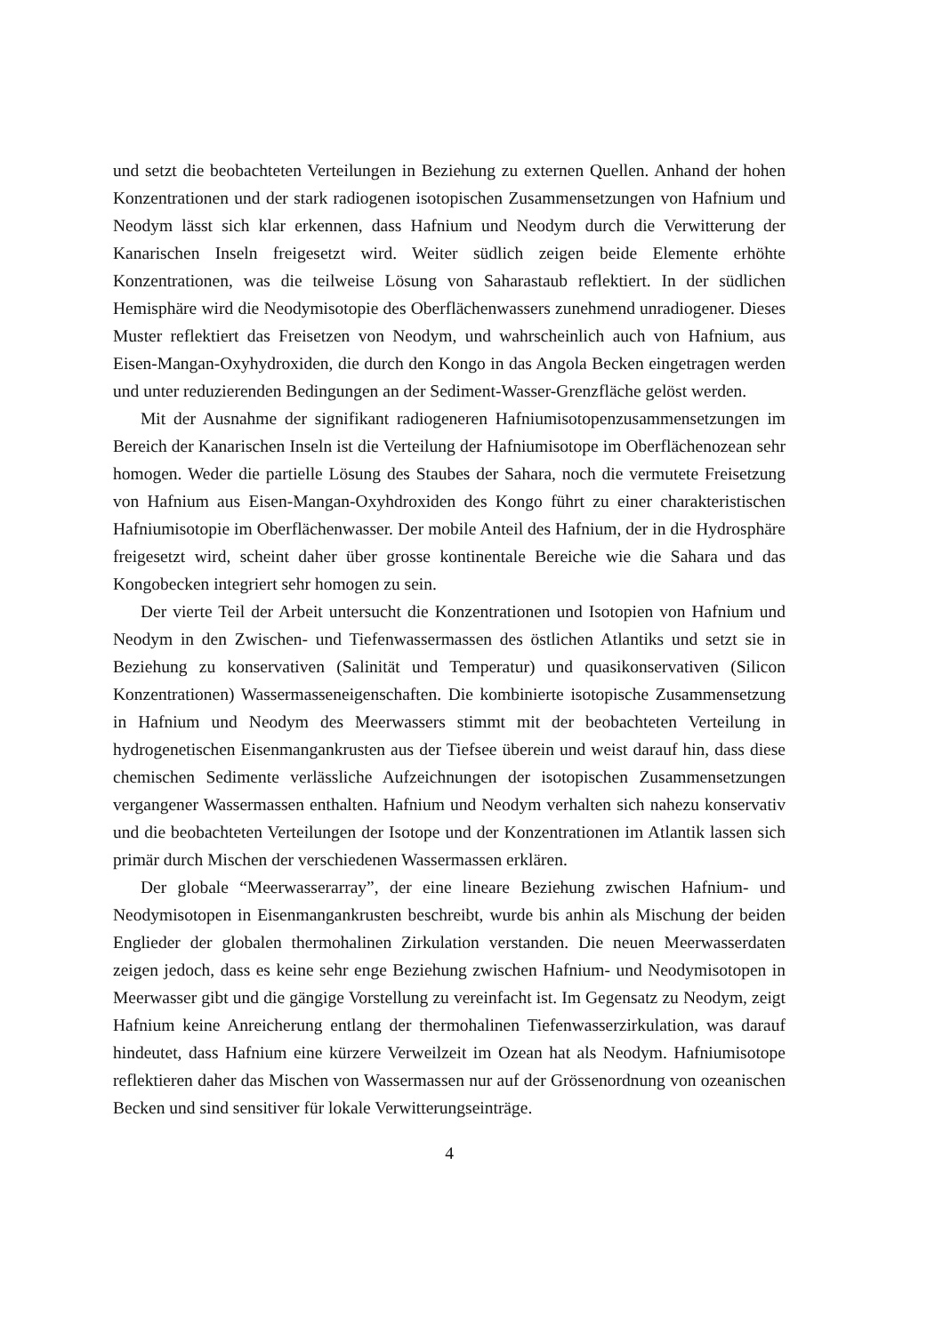und setzt die beobachteten Verteilungen in Beziehung zu externen Quellen. Anhand der hohen Konzentrationen und der stark radiogenen isotopischen Zusammensetzungen von Hafnium und Neodym lässt sich klar erkennen, dass Hafnium und Neodym durch die Verwitterung der Kanarischen Inseln freigesetzt wird. Weiter südlich zeigen beide Elemente erhöhte Konzentrationen, was die teilweise Lösung von Saharastaub reflektiert. In der südlichen Hemisphäre wird die Neodymisotopie des Oberflächenwassers zunehmend unradiogener. Dieses Muster reflektiert das Freisetzen von Neodym, und wahrscheinlich auch von Hafnium, aus Eisen-Mangan-Oxyhydroxiden, die durch den Kongo in das Angola Becken eingetragen werden und unter reduzierenden Bedingungen an der Sediment-Wasser-Grenzfläche gelöst werden.
Mit der Ausnahme der signifikant radiogeneren Hafniumisotopenzusammensetzungen im Bereich der Kanarischen Inseln ist die Verteilung der Hafniumisotope im Oberflächenozean sehr homogen. Weder die partielle Lösung des Staubes der Sahara, noch die vermutete Freisetzung von Hafnium aus Eisen-Mangan-Oxyhdroxiden des Kongo führt zu einer charakteristischen Hafniumisotopie im Oberflächenwasser. Der mobile Anteil des Hafnium, der in die Hydrosphäre freigesetzt wird, scheint daher über grosse kontinentale Bereiche wie die Sahara und das Kongobecken integriert sehr homogen zu sein.
Der vierte Teil der Arbeit untersucht die Konzentrationen und Isotopien von Hafnium und Neodym in den Zwischen- und Tiefenwassermassen des östlichen Atlantiks und setzt sie in Beziehung zu konservativen (Salinität und Temperatur) und quasikonservativen (Silicon Konzentrationen) Wassermasseneigenschaften. Die kombinierte isotopische Zusammensetzung in Hafnium und Neodym des Meerwassers stimmt mit der beobachteten Verteilung in hydrogenetischen Eisenmangankrusten aus der Tiefsee überein und weist darauf hin, dass diese chemischen Sedimente verlässliche Aufzeichnungen der isotopischen Zusammensetzungen vergangener Wassermassen enthalten. Hafnium und Neodym verhalten sich nahezu konservativ und die beobachteten Verteilungen der Isotope und der Konzentrationen im Atlantik lassen sich primär durch Mischen der verschiedenen Wassermassen erklären.
Der globale “Meerwasserarray”, der eine lineare Beziehung zwischen Hafnium- und Neodymisotopen in Eisenmangankrusten beschreibt, wurde bis anhin als Mischung der beiden Englieder der globalen thermohalinen Zirkulation verstanden. Die neuen Meerwasserdaten zeigen jedoch, dass es keine sehr enge Beziehung zwischen Hafnium- und Neodymisotopen in Meerwasser gibt und die gängige Vorstellung zu vereinfacht ist. Im Gegensatz zu Neodym, zeigt Hafnium keine Anreicherung entlang der thermohalinen Tiefenwasserzirkulation, was darauf hindeutet, dass Hafnium eine kürzere Verweilzeit im Ozean hat als Neodym. Hafniumisotope reflektieren daher das Mischen von Wassermassen nur auf der Grössenordnung von ozeanischen Becken und sind sensitiver für lokale Verwitterungseinträge.
4